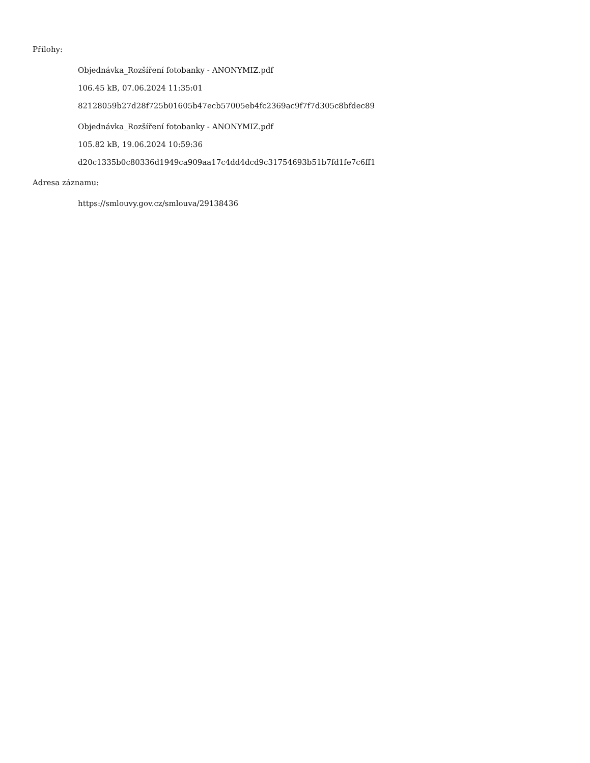Přílohy:
Objednávka_Rozšíření fotobanky - ANONYMIZ.pdf
106.45 kB, 07.06.2024 11:35:01
82128059b27d28f725b01605b47ecb57005eb4fc2369ac9f7f7d305c8bfdec89
Objednávka_Rozšíření fotobanky - ANONYMIZ.pdf
105.82 kB, 19.06.2024 10:59:36
d20c1335b0c80336d1949ca909aa17c4dd4dcd9c31754693b51b7fd1fe7c6ff1
Adresa záznamu:
https://smlouvy.gov.cz/smlouva/29138436